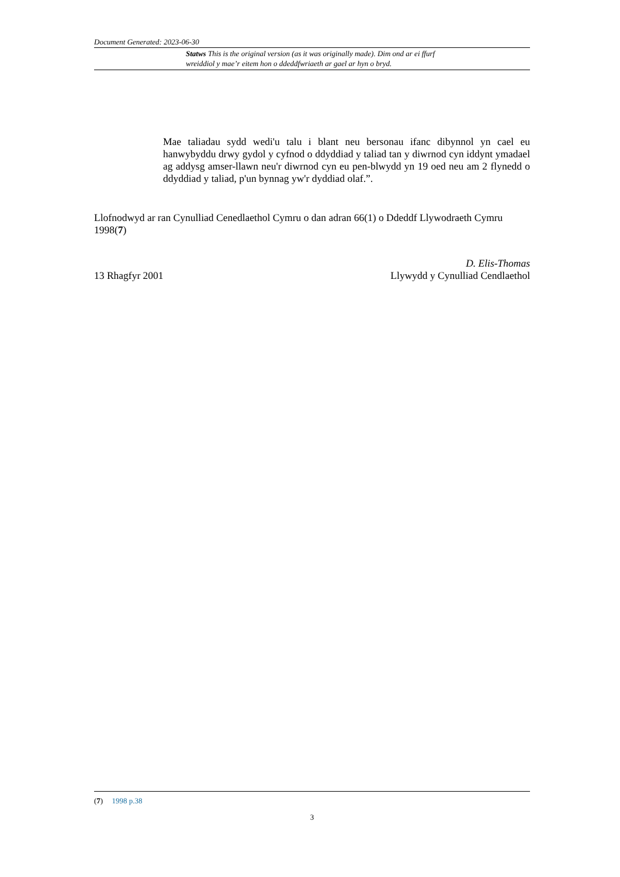Document Generated: 2023-06-30
Statws This is the original version (as it was originally made). Dim ond ar ei ffurf wreiddiol y mae’r eitem hon o ddeddfwriaeth ar gael ar hyn o bryd.
Mae taliadau sydd wedi'u talu i blant neu bersonau ifanc dibynnol yn cael eu hanwybyddu drwy gydol y cyfnod o ddyddiad y taliad tan y diwrnod cyn iddynt ymadael ag addysg amser-llawn neu'r diwrnod cyn eu pen-blwydd yn 19 oed neu am 2 flynedd o ddyddiad y taliad, p'un bynnag yw'r dyddiad olaf.”.
Llofnodwyd ar ran Cynulliad Cenedlaethol Cymru o dan adran 66(1) o Ddeddf Llywodraeth Cymru 1998(7)
13 Rhagfyr 2001 D. Elis-Thomas
Llywydd y Cynulliad Cendlaethol
(7) 1998 p.38
3